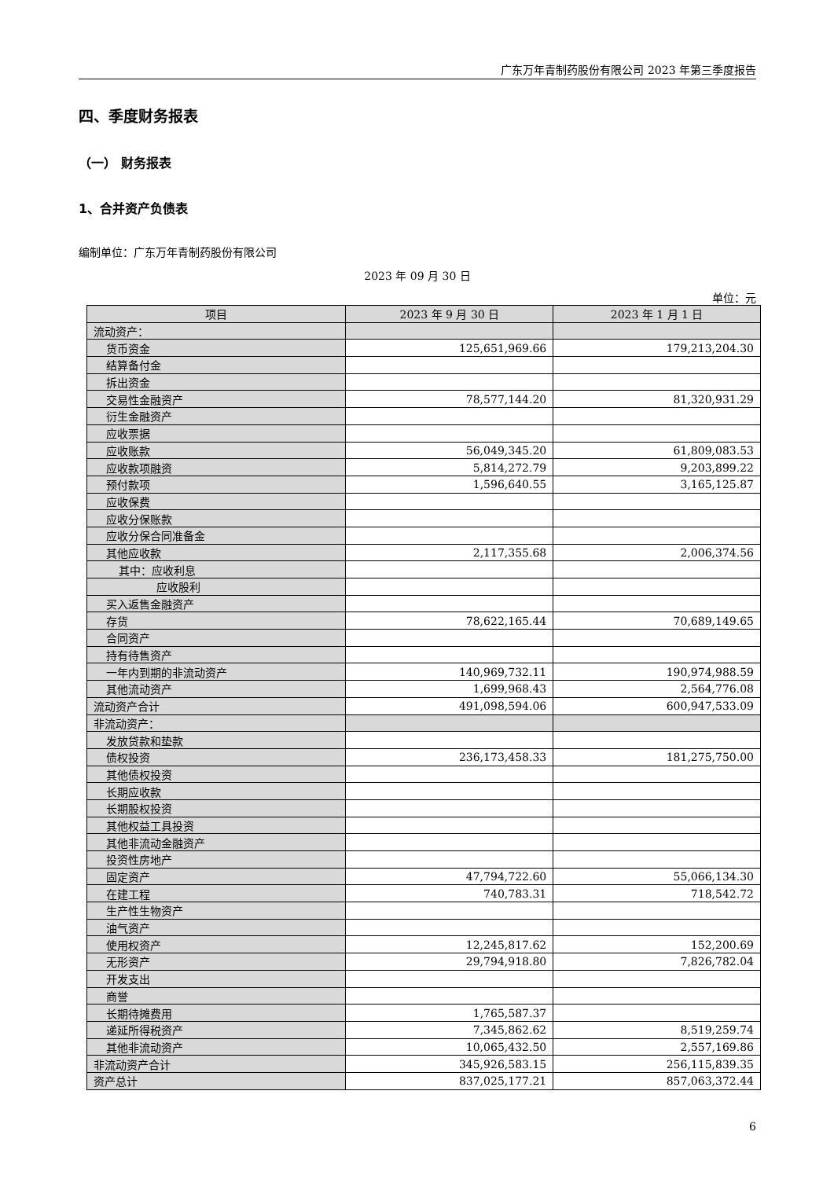广东万年青制药股份有限公司 2023 年第三季度报告
四、季度财务报表
（一） 财务报表
1、合并资产负债表
编制单位：广东万年青制药股份有限公司
2023 年 09 月 30 日
单位：元
| 项目 | 2023 年 9 月 30 日 | 2023 年 1 月 1 日 |
| --- | --- | --- |
| 流动资产： | | |
| 货币资金 | 125,651,969.66 | 179,213,204.30 |
| 结算备付金 | | |
| 拆出资金 | | |
| 交易性金融资产 | 78,577,144.20 | 81,320,931.29 |
| 衍生金融资产 | | |
| 应收票据 | | |
| 应收账款 | 56,049,345.20 | 61,809,083.53 |
| 应收款项融资 | 5,814,272.79 | 9,203,899.22 |
| 预付款项 | 1,596,640.55 | 3,165,125.87 |
| 应收保费 | | |
| 应收分保账款 | | |
| 应收分保合同准备金 | | |
| 其他应收款 | 2,117,355.68 | 2,006,374.56 |
| 其中：应收利息 | | |
| 应收股利 | | |
| 买入返售金融资产 | | |
| 存货 | 78,622,165.44 | 70,689,149.65 |
| 合同资产 | | |
| 持有待售资产 | | |
| 一年内到期的非流动资产 | 140,969,732.11 | 190,974,988.59 |
| 其他流动资产 | 1,699,968.43 | 2,564,776.08 |
| 流动资产合计 | 491,098,594.06 | 600,947,533.09 |
| 非流动资产： | | |
| 发放贷款和垫款 | | |
| 债权投资 | 236,173,458.33 | 181,275,750.00 |
| 其他债权投资 | | |
| 长期应收款 | | |
| 长期股权投资 | | |
| 其他权益工具投资 | | |
| 其他非流动金融资产 | | |
| 投资性房地产 | | |
| 固定资产 | 47,794,722.60 | 55,066,134.30 |
| 在建工程 | 740,783.31 | 718,542.72 |
| 生产性生物资产 | | |
| 油气资产 | | |
| 使用权资产 | 12,245,817.62 | 152,200.69 |
| 无形资产 | 29,794,918.80 | 7,826,782.04 |
| 开发支出 | | |
| 商誉 | | |
| 长期待摊费用 | 1,765,587.37 | |
| 递延所得税资产 | 7,345,862.62 | 8,519,259.74 |
| 其他非流动资产 | 10,065,432.50 | 2,557,169.86 |
| 非流动资产合计 | 345,926,583.15 | 256,115,839.35 |
| 资产总计 | 837,025,177.21 | 857,063,372.44 |
6